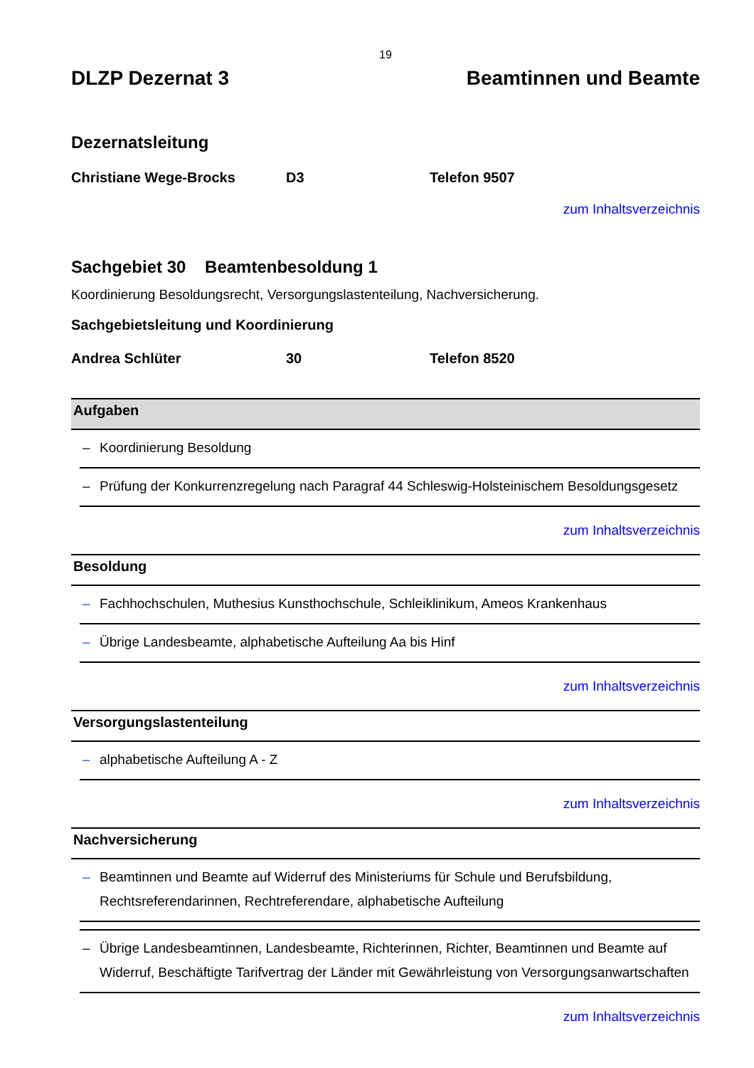19
DLZP Dezernat 3 Beamtinnen und Beamte
Dezernatsleitung
Christiane Wege-Brocks D3 Telefon 9507
zum Inhaltsverzeichnis
Sachgebiet 30 Beamtenbesoldung 1
Koordinierung Besoldungsrecht, Versorgungslastenteilung, Nachversicherung.
Sachgebietsleitung und Koordinierung
Andrea Schlüter 30 Telefon 8520
Aufgaben
– Koordinierung Besoldung
– Prüfung der Konkurrenzregelung nach Paragraf 44 Schleswig-Holsteinischem Besoldungsgesetz
zum Inhaltsverzeichnis
Besoldung
– Fachhochschulen, Muthesius Kunsthochschule, Schleiklinikum, Ameos Krankenhaus
– Übrige Landesbeamte, alphabetische Aufteilung Aa bis Hinf
zum Inhaltsverzeichnis
Versorgungslastenteilung
– alphabetische Aufteilung A - Z
zum Inhaltsverzeichnis
Nachversicherung
– Beamtinnen und Beamte auf Widerruf des Ministeriums für Schule und Berufsbildung, Rechtsreferendarinnen, Rechtreferendare, alphabetische Aufteilung
– Übrige Landesbeamtinnen, Landesbeamte, Richterinnen, Richter, Beamtinnen und Beamte auf Widerruf, Beschäftigte Tarifvertrag der Länder mit Gewährleistung von Versorgungsanwartschaften
zum Inhaltsverzeichnis